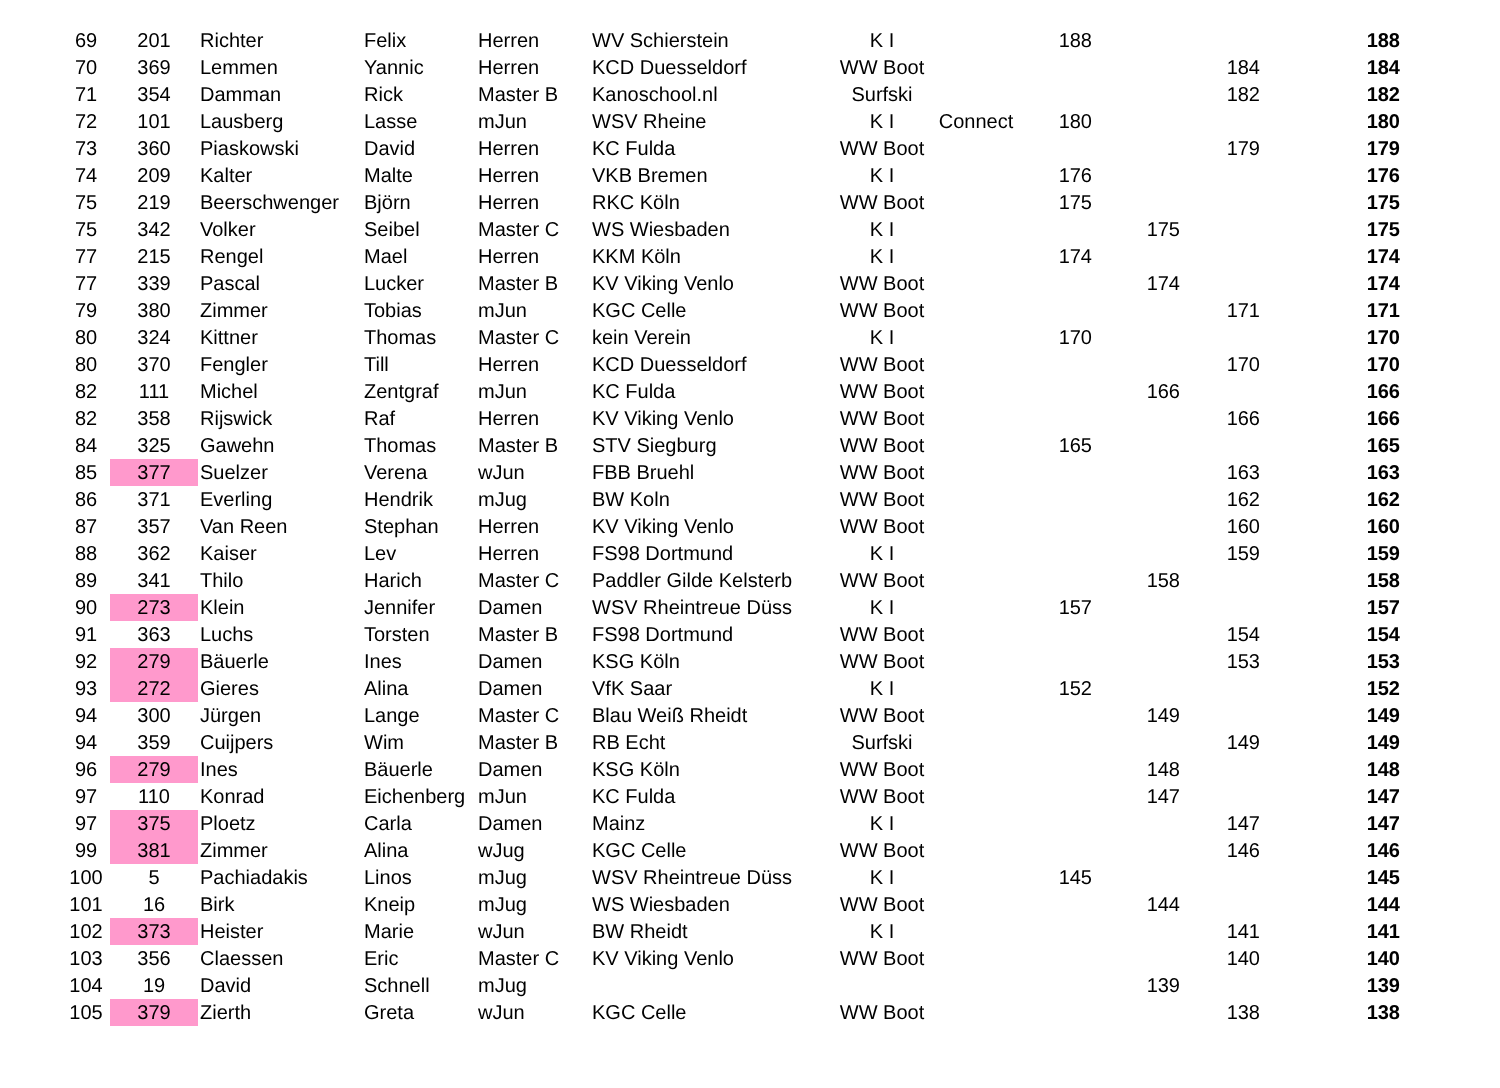| 69 | 201 | Richter | Felix | Herren | WV Schierstein | K I | | 188 | | | 188 |
| 70 | 369 | Lemmen | Yannic | Herren | KCD Duesseldorf | WW Boot | | | | 184 | 184 |
| 71 | 354 | Damman | Rick | Master B | Kanoschool.nl | Surfski | | | | 182 | 182 |
| 72 | 101 | Lausberg | Lasse | mJun | WSV Rheine | K I | Connect | 180 | | | 180 |
| 73 | 360 | Piaskowski | David | Herren | KC Fulda | WW Boot | | | | 179 | 179 |
| 74 | 209 | Kalter | Malte | Herren | VKB Bremen | K I | | 176 | | | 176 |
| 75 | 219 | Beerschwenger | Björn | Herren | RKC Köln | WW Boot | | 175 | | | 175 |
| 75 | 342 | Volker | Seibel | Master C | WS Wiesbaden | K I | | | 175 | | 175 |
| 77 | 215 | Rengel | Mael | Herren | KKM Köln | K I | | 174 | | | 174 |
| 77 | 339 | Pascal | Lucker | Master B | KV Viking Venlo | WW Boot | | | 174 | | 174 |
| 79 | 380 | Zimmer | Tobias | mJun | KGC Celle | WW Boot | | | | 171 | 171 |
| 80 | 324 | Kittner | Thomas | Master C | kein Verein | K I | | 170 | | | 170 |
| 80 | 370 | Fengler | Till | Herren | KCD Duesseldorf | WW Boot | | | | 170 | 170 |
| 82 | 111 | Michel | Zentgraf | mJun | KC Fulda | WW Boot | | | 166 | | 166 |
| 82 | 358 | Rijswick | Raf | Herren | KV Viking Venlo | WW Boot | | | | 166 | 166 |
| 84 | 325 | Gawehn | Thomas | Master B | STV Siegburg | WW Boot | | 165 | | | 165 |
| 85 | 377 | Suelzer | Verena | wJun | FBB Bruehl | WW Boot | | | | 163 | 163 |
| 86 | 371 | Everling | Hendrik | mJug | BW Koln | WW Boot | | | | 162 | 162 |
| 87 | 357 | Van Reen | Stephan | Herren | KV Viking Venlo | WW Boot | | | | 160 | 160 |
| 88 | 362 | Kaiser | Lev | Herren | FS98 Dortmund | K I | | | | 159 | 159 |
| 89 | 341 | Thilo | Harich | Master C | Paddler Gilde Kelsterb | WW Boot | | | 158 | | 158 |
| 90 | 273 | Klein | Jennifer | Damen | WSV Rheintreue Düss | K I | | 157 | | | 157 |
| 91 | 363 | Luchs | Torsten | Master B | FS98 Dortmund | WW Boot | | | | 154 | 154 |
| 92 | 279 | Bäuerle | Ines | Damen | KSG Köln | WW Boot | | | | 153 | 153 |
| 93 | 272 | Gieres | Alina | Damen | VfK Saar | K I | | 152 | | | 152 |
| 94 | 300 | Jürgen | Lange | Master C | Blau Weiß Rheidt | WW Boot | | | 149 | | 149 |
| 94 | 359 | Cuijpers | Wim | Master B | RB Echt | Surfski | | | | 149 | 149 |
| 96 | 279 | Ines | Bäuerle | Damen | KSG Köln | WW Boot | | | 148 | | 148 |
| 97 | 110 | Konrad | Eichenberg | mJun | KC Fulda | WW Boot | | | 147 | | 147 |
| 97 | 375 | Ploetz | Carla | Damen | Mainz | K I | | | | 147 | 147 |
| 99 | 381 | Zimmer | Alina | wJug | KGC Celle | WW Boot | | | | 146 | 146 |
| 100 | 5 | Pachiadakis | Linos | mJug | WSV Rheintreue Düss | K I | | 145 | | | 145 |
| 101 | 16 | Birk | Kneip | mJug | WS Wiesbaden | WW Boot | | | 144 | | 144 |
| 102 | 373 | Heister | Marie | wJun | BW Rheidt | K I | | | | 141 | 141 |
| 103 | 356 | Claessen | Eric | Master C | KV Viking Venlo | WW Boot | | | | 140 | 140 |
| 104 | 19 | David | Schnell | mJug | | | | | 139 | | 139 |
| 105 | 379 | Zierth | Greta | wJun | KGC Celle | WW Boot | | | | 138 | 138 |